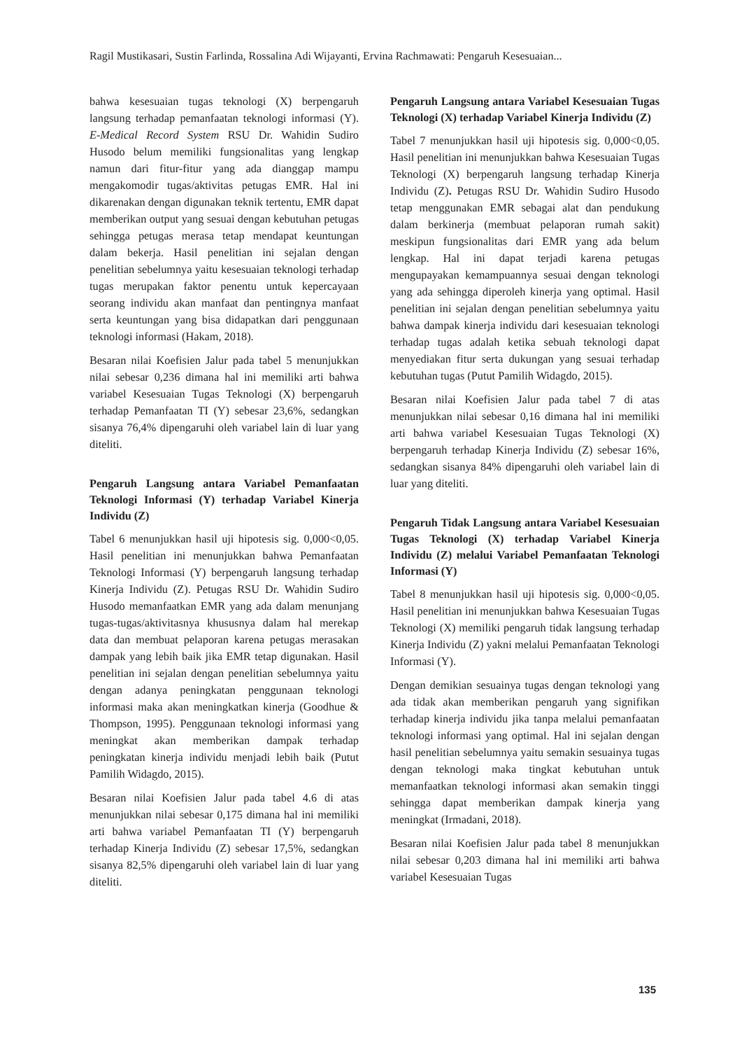Ragil Mustikasari, Sustin Farlinda, Rossalina Adi Wijayanti, Ervina Rachmawati: Pengaruh Kesesuaian...
bahwa kesesuaian tugas teknologi (X) berpengaruh langsung terhadap pemanfaatan teknologi informasi (Y). E-Medical Record System RSU Dr. Wahidin Sudiro Husodo belum memiliki fungsionalitas yang lengkap namun dari fitur-fitur yang ada dianggap mampu mengakomodir tugas/aktivitas petugas EMR. Hal ini dikarenakan dengan digunakan teknik tertentu, EMR dapat memberikan output yang sesuai dengan kebutuhan petugas sehingga petugas merasa tetap mendapat keuntungan dalam bekerja. Hasil penelitian ini sejalan dengan penelitian sebelumnya yaitu kesesuaian teknologi terhadap tugas merupakan faktor penentu untuk kepercayaan seorang individu akan manfaat dan pentingnya manfaat serta keuntungan yang bisa didapatkan dari penggunaan teknologi informasi (Hakam, 2018).
Besaran nilai Koefisien Jalur pada tabel 5 menunjukkan nilai sebesar 0,236 dimana hal ini memiliki arti bahwa variabel Kesesuaian Tugas Teknologi (X) berpengaruh terhadap Pemanfaatan TI (Y) sebesar 23,6%, sedangkan sisanya 76,4% dipengaruhi oleh variabel lain di luar yang diteliti.
Pengaruh Langsung antara Variabel Pemanfaatan Teknologi Informasi (Y) terhadap Variabel Kinerja Individu (Z)
Tabel 6 menunjukkan hasil uji hipotesis sig. 0,000<0,05. Hasil penelitian ini menunjukkan bahwa Pemanfaatan Teknologi Informasi (Y) berpengaruh langsung terhadap Kinerja Individu (Z). Petugas RSU Dr. Wahidin Sudiro Husodo memanfaatkan EMR yang ada dalam menunjang tugas-tugas/aktivitasnya khususnya dalam hal merekap data dan membuat pelaporan karena petugas merasakan dampak yang lebih baik jika EMR tetap digunakan. Hasil penelitian ini sejalan dengan penelitian sebelumnya yaitu dengan adanya peningkatan penggunaan teknologi informasi maka akan meningkatkan kinerja (Goodhue & Thompson, 1995). Penggunaan teknologi informasi yang meningkat akan memberikan dampak terhadap peningkatan kinerja individu menjadi lebih baik (Putut Pamilih Widagdo, 2015).
Besaran nilai Koefisien Jalur pada tabel 4.6 di atas menunjukkan nilai sebesar 0,175 dimana hal ini memiliki arti bahwa variabel Pemanfaatan TI (Y) berpengaruh terhadap Kinerja Individu (Z) sebesar 17,5%, sedangkan sisanya 82,5% dipengaruhi oleh variabel lain di luar yang diteliti.
Pengaruh Langsung antara Variabel Kesesuaian Tugas Teknologi (X) terhadap Variabel Kinerja Individu (Z)
Tabel 7 menunjukkan hasil uji hipotesis sig. 0,000<0,05. Hasil penelitian ini menunjukkan bahwa Kesesuaian Tugas Teknologi (X) berpengaruh langsung terhadap Kinerja Individu (Z). Petugas RSU Dr. Wahidin Sudiro Husodo tetap menggunakan EMR sebagai alat dan pendukung dalam berkinerja (membuat pelaporan rumah sakit) meskipun fungsionalitas dari EMR yang ada belum lengkap. Hal ini dapat terjadi karena petugas mengupayakan kemampuannya sesuai dengan teknologi yang ada sehingga diperoleh kinerja yang optimal. Hasil penelitian ini sejalan dengan penelitian sebelumnya yaitu bahwa dampak kinerja individu dari kesesuaian teknologi terhadap tugas adalah ketika sebuah teknologi dapat menyediakan fitur serta dukungan yang sesuai terhadap kebutuhan tugas (Putut Pamilih Widagdo, 2015).
Besaran nilai Koefisien Jalur pada tabel 7 di atas menunjukkan nilai sebesar 0,16 dimana hal ini memiliki arti bahwa variabel Kesesuaian Tugas Teknologi (X) berpengaruh terhadap Kinerja Individu (Z) sebesar 16%, sedangkan sisanya 84% dipengaruhi oleh variabel lain di luar yang diteliti.
Pengaruh Tidak Langsung antara Variabel Kesesuaian Tugas Teknologi (X) terhadap Variabel Kinerja Individu (Z) melalui Variabel Pemanfaatan Teknologi Informasi (Y)
Tabel 8 menunjukkan hasil uji hipotesis sig. 0,000<0,05. Hasil penelitian ini menunjukkan bahwa Kesesuaian Tugas Teknologi (X) memiliki pengaruh tidak langsung terhadap Kinerja Individu (Z) yakni melalui Pemanfaatan Teknologi Informasi (Y).
Dengan demikian sesuainya tugas dengan teknologi yang ada tidak akan memberikan pengaruh yang signifikan terhadap kinerja individu jika tanpa melalui pemanfaatan teknologi informasi yang optimal. Hal ini sejalan dengan hasil penelitian sebelumnya yaitu semakin sesuainya tugas dengan teknologi maka tingkat kebutuhan untuk memanfaatkan teknologi informasi akan semakin tinggi sehingga dapat memberikan dampak kinerja yang meningkat (Irmadani, 2018).
Besaran nilai Koefisien Jalur pada tabel 8 menunjukkan nilai sebesar 0,203 dimana hal ini memiliki arti bahwa variabel Kesesuaian Tugas
135